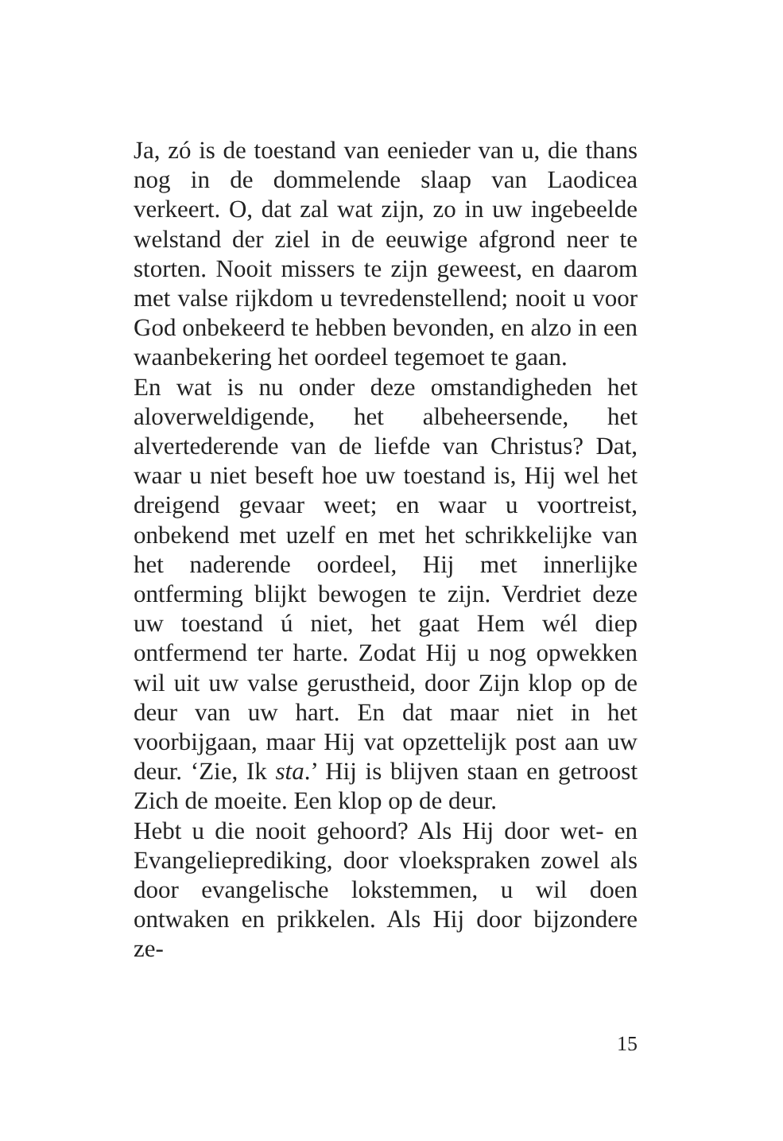Ja, zó is de toestand van eenieder van u, die thans nog in de dommelende slaap van Laodicea verkeert. O, dat zal wat zijn, zo in uw ingebeelde welstand der ziel in de eeuwige afgrond neer te storten. Nooit missers te zijn geweest, en daarom met valse rijkdom u tevredenstellend; nooit u voor God onbekeerd te hebben bevonden, en alzo in een waanbekering het oordeel tegemoet te gaan.
En wat is nu onder deze omstandigheden het aloverweldigende, het albeheersende, het alvertederende van de liefde van Christus? Dat, waar u niet beseft hoe uw toestand is, Hij wel het dreigend gevaar weet; en waar u voortreist, onbekend met uzelf en met het schrikkelijke van het naderende oordeel, Hij met innerlijke ontferming blijkt bewogen te zijn. Verdriet deze uw toestand ú niet, het gaat Hem wél diep ontfermend ter harte. Zodat Hij u nog opwekken wil uit uw valse gerustheid, door Zijn klop op de deur van uw hart. En dat maar niet in het voorbijgaan, maar Hij vat opzettelijk post aan uw deur. ‘Zie, Ik sta.’ Hij is blijven staan en getroost Zich de moeite. Een klop op de deur.
Hebt u die nooit gehoord? Als Hij door wet- en Evangelieprediking, door vloekspraken zowel als door evangelische lokstemmen, u wil doen ontwaken en prikkelen. Als Hij door bijzondere ze-
15